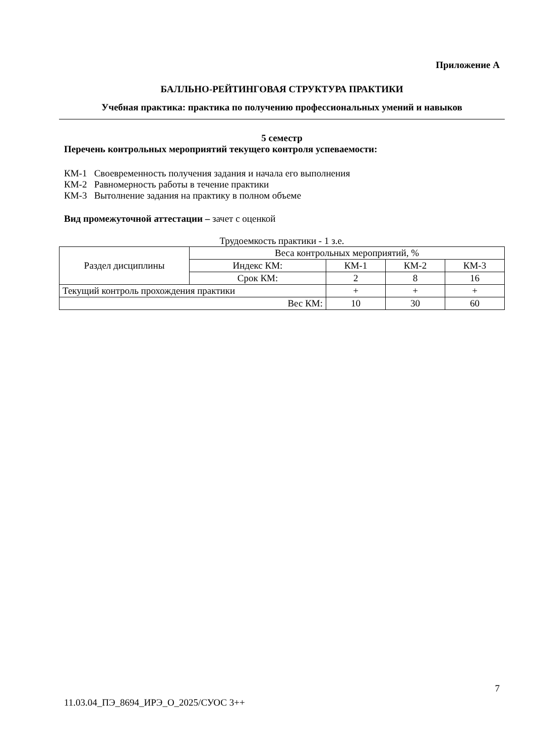Приложение А
БАЛЛЬНО-РЕЙТИНГОВАЯ СТРУКТУРА ПРАКТИКИ
Учебная практика: практика по получению профессиональных умений и навыков
5 семестр
Перечень контрольных мероприятий текущего контроля успеваемости:
КМ-1 Своевременность получения задания и начала его выполнения
КМ-2 Равномерность работы в течение практики
КМ-3 Вытолнение задания на практику в полном объеме
Вид промежуточной аттестации – зачет с оценкой
Трудоемкость практики - 1 з.е.
| Раздел дисциплины | Веса контрольных мероприятий, % | | | |
| | Индекс КМ: | КМ-1 | КМ-2 | КМ-3 |
| | Срок КМ: | 2 | 8 | 16 |
| Текущий контроль прохождения практики | | + | + | + |
| Вес КМ: | | 10 | 30 | 60 |
7
11.03.04_ПЭ_8694_ИРЭ_О_2025/СУОС 3++